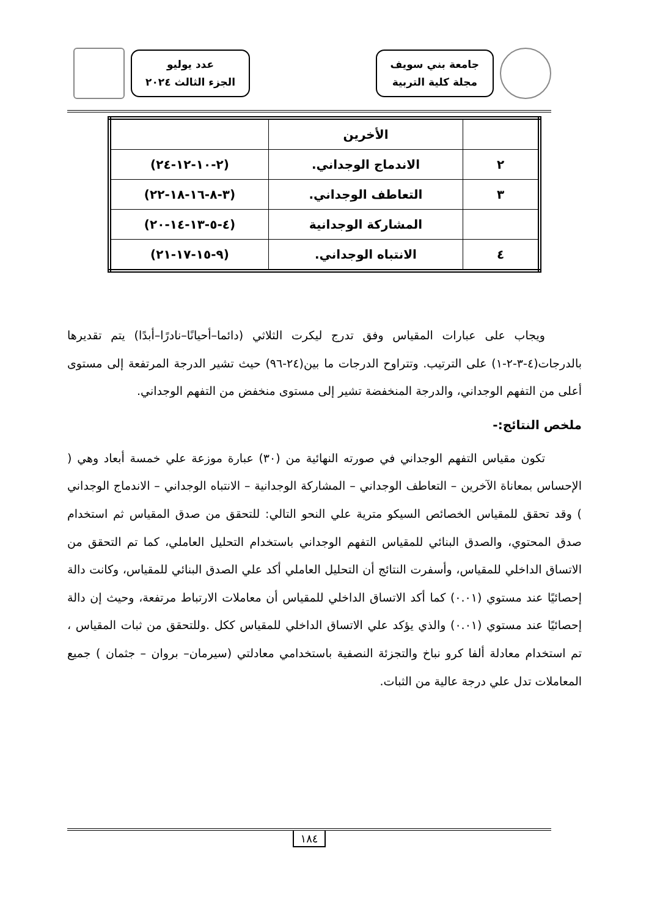جامعة بني سويف
مجلة كلية التربية
عدد يوليو
الجزء الثالث ٢٠٢٤
| | الأخرين | |
| ٢ | الاندماج الوجداني. | (٢-١٠-١٢-٢٤) |
| ٣ | التعاطف الوجداني. | (٣-٨-١٦-١٨-٢٢) |
| | المشاركة الوجدانية | (٤-٥-١٣-١٤-٢٠) |
| ٤ | الانتباه الوجداني. | (٩-١٥-١٧-٢١) |
ويجاب على عبارات المقياس وفق تدرج ليكرت الثلاثي (دائما–أحيانًا–نادرًا–أبدًا) يتم تقديرها بالدرجات(٤-٣-٢-١) على الترتيب. وتتراوح الدرجات ما بين(٢٤-٩٦) حيث تشير الدرجة المرتفعة إلى مستوى أعلى من التفهم الوجداني، والدرجة المنخفضة تشير إلى مستوى منخفض من التفهم الوجداني.
ملخص النتائج:-
تكون مقياس التفهم الوجداني في صورته النهائية من (٣٠) عبارة موزعة علي خمسة أبعاد وهي ( الإحساس بمعاناة الآخرين – التعاطف الوجداني – المشاركة الوجدانية – الانتباه الوجداني – الاندماج الوجداني ) وقد تحقق للمقياس الخصائص السيكو مترية علي النحو التالي: للتحقق من صدق المقياس ثم استخدام صدق المحتوي، والصدق البنائي للمقياس التفهم الوجداني باستخدام التحليل العاملي، كما تم التحقق من الاتساق الداخلي للمقياس، وأسفرت النتائج أن التحليل العاملي أكد علي الصدق البنائي للمقياس، وكانت دالة إحصائيًا عند مستوي (٠.٠١) كما أكد الاتساق الداخلي للمقياس أن معاملات الارتباط مرتفعة، وحيث إن دالة إحصائيًا عند مستوي (٠.٠١) والذي يؤكد علي الاتساق الداخلي للمقياس ككل .وللتحقق من ثبات المقياس ، تم استخدام معادلة ألفا كرو نباخ والتجزئة النصفية باستخدامي معادلتي (سيرمان– بروان – جثمان ) جميع المعاملات تدل علي درجة عالية من الثبات.
١٨٤